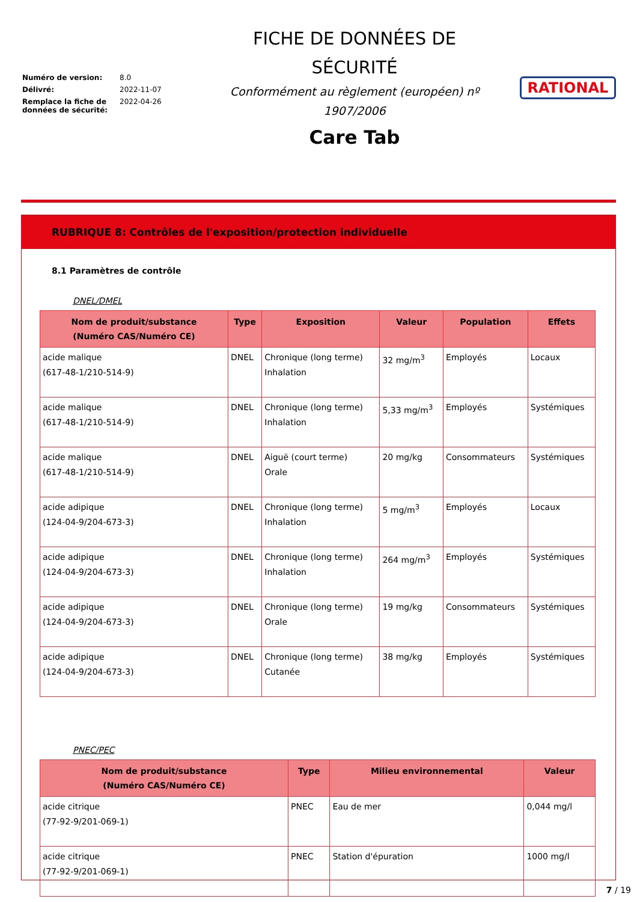| Numéro de version: | 8.0 |
| Délivré: | 2022-11-07 |
| Remplace la fiche de données de sécurité: | 2022-04-26 |
FICHE DE DONNÉES DE
SÉCURITÉ
Conformément au règlement (européen) nº
1907/2006
Care Tab
RATIONAL
RUBRIQUE 8: Contrôles de l'exposition/protection individuelle
8.1 Paramètres de contrôle
DNEL/DMEL
| Nom de produit/substance (Numéro CAS/Numéro CE) | Type | Exposition | Valeur | Population | Effets |
| --- | --- | --- | --- | --- | --- |
| acide malique (617-48-1/210-514-9) | DNEL | Chronique (long terme) Inhalation | 32 mg/m<sup>3</sup> | Employés | Locaux |
| acide malique (617-48-1/210-514-9) | DNEL | Chronique (long terme) Inhalation | 5,33 mg/m<sup>3</sup> | Employés | Systémiques |
| acide malique (617-48-1/210-514-9) | DNEL | Aiguë (court terme) Orale | 20 mg/kg | Consommateurs | Systémiques |
| acide adipique (124-04-9/204-673-3) | DNEL | Chronique (long terme) Inhalation | 5 mg/m<sup>3</sup> | Employés | Locaux |
| acide adipique (124-04-9/204-673-3) | DNEL | Chronique (long terme) Inhalation | 264 mg/m<sup>3</sup> | Employés | Systémiques |
| acide adipique (124-04-9/204-673-3) | DNEL | Chronique (long terme) Orale | 19 mg/kg | Consommateurs | Systémiques |
| acide adipique (124-04-9/204-673-3) | DNEL | Chronique (long terme) Cutanée | 38 mg/kg | Employés | Systémiques |
PNEC/PEC
| Nom de produit/substance (Numéro CAS/Numéro CE) | Type | Milieu environnemental | Valeur |
| --- | --- | --- | --- |
| acide citrique (77-92-9/201-069-1) | PNEC | Eau de mer | 0,044 mg/l |
| acide citrique (77-92-9/201-069-1) | PNEC | Station d'épuration | 1000 mg/l |
7 / 19